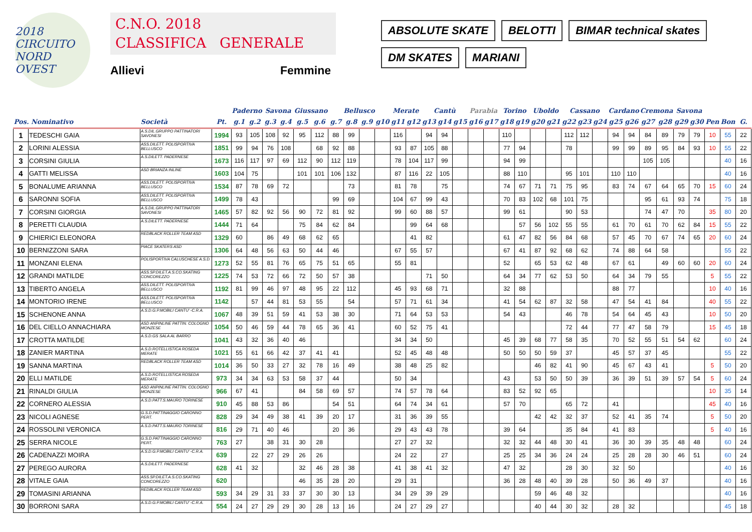2018
CIRCUITO NORD OVEST
C.N.O. 2018
CLASSIFICA GENERALE
Allievi Femmine
ABSOLUTE SKATE
BELOTTI
BIMAR technical skates
DM SKATES
MARIANI
| | | | | Paderno | | Savona | | Giussano | | Bellusco | | | | Merate | | Cantù | | | Parabia | | Torino | | Uboldo | | Cassano | | | Cardano | | Cremona | | Savona | | | | |
| --- | --- | --- | --- | --- | --- | --- | --- | --- | --- | --- | --- | --- | --- | --- | --- | --- | --- | --- | --- | --- | --- | --- | --- | --- | --- | --- | --- | --- | --- | --- | --- | --- | --- | --- | --- | --- |
| Pos. Nominativo | | Società | Pt. | g.1 | g.2 | g.3 | g.4 | g.5 | g.6 | g.7 | g.8 | g.9 | g10 | g11 | g12 | g13 | g14 | g15 | g16 | g17 | g18 | g19 | g20 | g21 | g22 | g23 | g24 | g25 | g26 | g27 | g28 | g29 | g30 | Pen | Bon | G. |
| 1 | TEDESCHI GAIA | A.S.DIL.GRUPPO PATTINATORI SAVONESI | 1994 | 93 | 105 | 108 | 92 | 95 | 112 | 88 | 99 | | | 116 | | 94 | 94 | | | | 110 | | | | 112 | 112 | | 94 | 94 | 84 | 89 | 79 | 79 | 10 | 55 | 22 |
| 2 | LORINI ALESSIA | ASS.DILETT. POLISPORTIVA BELLUSCO | 1851 | 99 | 94 | 76 | 108 | | 68 | 92 | 88 | | | 93 | 87 | 105 | 88 | | | | 77 | 94 | | | 78 | | | 99 | 99 | 89 | 95 | 84 | 93 | 10 | 55 | 22 |
| 3 | CORSINI GIULIA | A.S.DILETT. PADERNESE | 1673 | 116 | 117 | 97 | 69 | 112 | 90 | 112 | 119 | | | 78 | 104 | 117 | 99 | | | | 94 | 99 | | | | | | | | 105 | 105 | | | | 40 | 16 |
| 4 | GATTI MELISSA | ASD BRIANZA INLINE | 1603 | 104 | 75 | | | 101 | 101 | 106 | 132 | | | 87 | 116 | 22 | 105 | | | | 88 | 110 | | | 95 | 101 | | 110 | 110 | | | | | | 40 | 16 |
| 5 | BONALUME ARIANNA | ASS.DILETT. POLISPORTIVA BELLUSCO | 1534 | 87 | 78 | 69 | 72 | | | | 73 | | | 81 | 78 | | 75 | | | | 74 | 67 | 71 | 71 | 75 | 95 | | 83 | 74 | 67 | 64 | 65 | 70 | 15 | 60 | 24 |
| 6 | SARONNI SOFIA | ASS.DILETT. POLISPORTIVA BELLUSCO | 1499 | 78 | 43 | | | | | 99 | 69 | | | 104 | 67 | 99 | 43 | | | | 70 | 83 | 102 | 68 | 101 | 75 | | | | 95 | 61 | 93 | 74 | | 75 | 18 |
| 7 | CORSINI GIORGIA | A.S.DIL.GRUPPO PATTINATORI SAVONESI | 1465 | 57 | 82 | 92 | 56 | 90 | 72 | 81 | 92 | | | 99 | 60 | 88 | 57 | | | | 99 | 61 | | | 90 | 53 | | | | 74 | 47 | 70 | | 35 | 80 | 20 |
| 8 | PERETTI CLAUDIA | A.S.DILETT. PADERNESE | 1444 | 71 | 64 | | | 75 | 84 | 62 | 84 | | | | 99 | 64 | 68 | | | | | 57 | 56 | 102 | 55 | 55 | | 61 | 70 | 61 | 70 | 62 | 84 | 15 | 55 | 22 |
| 9 | CHIERICI ELEONORA | REDBLACK ROLLER TEAM ASD | 1329 | 60 | | 86 | 49 | 68 | 62 | 65 | | | | | 41 | 82 | | | | | 61 | 47 | 82 | 56 | 84 | 68 | | 57 | 45 | 70 | 67 | 74 | 65 | 20 | 60 | 24 |
| 10 | BERNIZZONI SARA | PIACE SKATERS ASD | 1306 | 64 | 48 | 56 | 63 | 50 | 44 | 46 | | | | 67 | 55 | 57 | | | | | 67 | 41 | 87 | 92 | 68 | 62 | | 74 | 88 | 64 | 58 | | | | 55 | 22 |
| 11 | MONZANI ELENA | POLISPORTIVA CALUSCHESE A.S.D. | 1273 | 52 | 55 | 81 | 76 | 65 | 75 | 51 | 65 | | | 55 | 81 | | | | | | 52 | | 65 | 53 | 62 | 48 | | 67 | 61 | | 49 | 60 | 60 | 20 | 60 | 24 |
| 12 | GRANDI MATILDE | ASS.SP.DILET.A.S.CO.SKATING CONCOREZZO | 1225 | 74 | 53 | 72 | 66 | 72 | 50 | 57 | 38 | | | | | 71 | 50 | | | | 64 | 34 | 77 | 62 | 53 | 50 | | 64 | 34 | 79 | 55 | | | 5 | 55 | 22 |
| 13 | TIBERTO ANGELA | ASS.DILETT. POLISPORTIVA BELLUSCO | 1192 | 81 | 99 | 46 | 97 | 48 | 95 | 22 | 112 | | | 45 | 93 | 68 | 71 | | | | 32 | 88 | | | | | | 88 | 77 | | | | | 10 | 40 | 16 |
| 14 | MONTORIO IRENE | ASS.DILETT. POLISPORTIVA BELLUSCO | 1142 | | 57 | 44 | 81 | 53 | 55 | | 54 | | | 57 | 71 | 61 | 34 | | | | 41 | 54 | 62 | 87 | 32 | 58 | | 47 | 54 | 41 | 84 | | | 40 | 55 | 22 |
| 15 | SCHENONE ANNA | A.S.D.G.P.MOBILI CANTU' -C.R.A. | 1067 | 48 | 39 | 51 | 59 | 41 | 53 | 38 | 30 | | | 71 | 64 | 53 | 53 | | | | 54 | 43 | | | 46 | 78 | | 54 | 64 | 45 | 43 | | | 10 | 50 | 20 |
| 16 | DEL CIELLO ANNACHIARA | ASD ANPINLINE PATTIN. COLOGNO MONZESE | 1054 | 50 | 46 | 59 | 44 | 78 | 65 | 36 | 41 | | | 60 | 52 | 75 | 41 | | | | | | | | 72 | 44 | | 77 | 47 | 58 | 79 | | | 15 | 45 | 18 |
| 17 | CROTTA MATILDE | A.S.D.GS SALA AL BARRO | 1041 | 43 | 32 | 36 | 40 | 46 | | | | | | 34 | 34 | 50 | | | | | 45 | 39 | 68 | 77 | 58 | 35 | | 70 | 52 | 55 | 51 | 54 | 62 | | 60 | 24 |
| 18 | ZANIER MARTINA | A.S.D.ROTELLISTICA ROSEDA MERATE | 1021 | 55 | 61 | 66 | 42 | 37 | 41 | 41 | | | | 52 | 45 | 48 | 48 | | | | 50 | 50 | 50 | 59 | 37 | | | 45 | 57 | 37 | 45 | | | | 55 | 22 |
| 19 | SANNA MARTINA | REDBLACK ROLLER TEAM ASD | 1014 | 36 | 50 | 33 | 27 | 32 | 78 | 16 | 49 | | | 38 | 48 | 25 | 82 | | | | | | 46 | 82 | 41 | 90 | | 45 | 67 | 43 | 41 | | | 5 | 50 | 20 |
| 20 | ELLI MATILDE | A.S.D.ROTELLISTICA ROSEDA MERATE | 973 | 34 | 34 | 63 | 53 | 58 | 37 | 44 | | | | 50 | 34 | | | | | | 43 | | 53 | 50 | 50 | 39 | | 36 | 39 | 51 | 39 | 57 | 54 | 5 | 60 | 24 |
| 21 | RINALDI GIULIA | ASD ANPINLINE PATTIN. COLOGNO MONZESE | 966 | 67 | 41 | | | 84 | 58 | 69 | 57 | | | 74 | 57 | 78 | 64 | | | | 83 | 52 | 92 | 65 | | | | | | | | | | 10 | 35 | 14 |
| 22 | CORNERO ALESSIA | A.S.D.PATT.S.MAURO TORINESE | 910 | 45 | 88 | 53 | 86 | | | 54 | 51 | | | 64 | 74 | 34 | 61 | | | | 57 | 70 | | | 65 | 72 | | 41 | | | | | | 45 | 40 | 16 |
| 23 | NICOLI AGNESE | G.S.D.PATTINAGGIO CARONNO PERT. | 828 | 29 | 34 | 49 | 38 | 41 | 39 | 20 | 17 | | | 31 | 36 | 39 | 55 | | | | | | 42 | 42 | 32 | 37 | | 52 | 41 | 35 | 74 | | | 5 | 50 | 20 |
| 24 | ROSSOLINI VERONICA | A.S.D.PATT.S.MAURO TORINESE | 816 | 29 | 71 | 40 | 46 | | | 20 | 36 | | | 29 | 43 | 43 | 78 | | | | 39 | 64 | | | 35 | 84 | | 41 | 83 | | | | | 5 | 40 | 16 |
| 25 | SERRA NICOLE | G.S.D.PATTINAGGIO CARONNO PERT. | 763 | 27 | | 38 | 31 | 30 | 28 | | | | | 27 | 27 | 32 | | | | | 32 | 32 | 44 | 48 | 30 | 41 | | 36 | 30 | 39 | 35 | 48 | 48 | | 60 | 24 |
| 26 | CADENAZZI MOIRA | A.S.D.G.P.MOBILI CANTU' -C.R.A. | 639 | | 22 | 27 | 29 | 26 | 26 | | | | | 24 | 22 | | 27 | | | | 25 | 25 | 34 | 36 | 24 | 24 | | 25 | 28 | 28 | 30 | 46 | 51 | | 60 | 24 |
| 27 | PEREGO AURORA | A.S.DILETT. PADERNESE | 628 | 41 | 32 | | | 32 | 46 | 28 | 38 | | | 41 | 38 | 41 | 32 | | | | 47 | 32 | | | 28 | 30 | | 32 | 50 | | | | | | 40 | 16 |
| 28 | VITALE GAIA | ASS.SP.DILET.A.S.CO.SKATING CONCOREZZO | 620 | | | | | 46 | 35 | 28 | 20 | | | 29 | 31 | | | | | | 36 | 28 | 48 | 40 | 39 | 28 | | 50 | 36 | 49 | 37 | | | | 40 | 16 |
| 29 | TOMASINI ARIANNA | REDBLACK ROLLER TEAM ASD | 593 | 34 | 29 | 31 | 33 | 37 | 30 | 30 | 13 | | | 34 | 29 | 39 | 29 | | | | | | 59 | 46 | 48 | 32 | | | | | | | | | 40 | 16 |
| 30 | BORRONI SARA | A.S.D.G.P.MOBILI CANTU' -C.R.A. | 554 | 24 | 27 | 29 | 29 | 30 | 28 | 13 | 16 | | | 24 | 27 | 29 | 27 | | | | | | 40 | 44 | 30 | 32 | | 28 | 32 | | | | | | 45 | 18 |